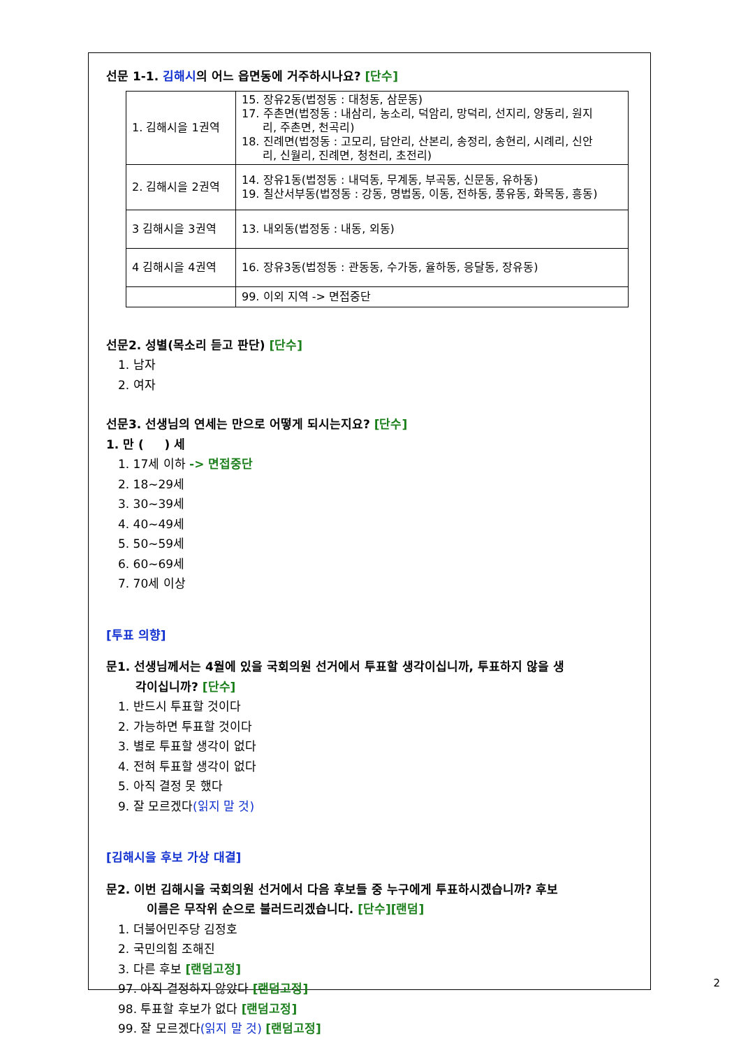선문 1-1. 김해시의 어느 읍면동에 거주하시나요? [단수]
| 1. 김해시을 1권역 | 15. 장유2동(법정동 : 대청동, 삼문동) 17. 주촌면(법정동 : 내삼리, 농소리, 덕암리, 망덕리, 선지리, 양동리, 원지 리, 주촌면, 천곡리) 18. 진례면(법정동 : 고모리, 담안리, 산본리, 송정리, 송현리, 시례리, 신안 리, 신월리, 진례면, 청천리, 초전리) |
| 2. 김해시을 2권역 | 14. 장유1동(법정동 : 내덕동, 무계동, 부곡동, 신문동, 유하동) 19. 칠산서부동(법정동 : 강동, 명법동, 이동, 전하동, 풍유동, 화목동, 흥동) |
| 3 김해시을 3권역 | 13. 내외동(법정동 : 내동, 외동) |
| 4 김해시을 4권역 | 16. 장유3동(법정동 : 관동동, 수가동, 율하동, 응달동, 장유동) |
| | 99. 이외 지역 -> 면접중단 |
선문2. 성별(목소리 듣고 판단) [단수]
1. 남자
2. 여자
선문3. 선생님의 연세는 만으로 어떻게 되시는지요? [단수]
1. 만 ( ) 세
1. 17세 이하 -> 면접중단
2. 18~29세
3. 30~39세
4. 40~49세
5. 50~59세
6. 60~69세
7. 70세 이상
[투표 의향]
문1. 선생님께서는 4월에 있을 국회의원 선거에서 투표할 생각이십니까, 투표하지 않을 생
각이십니까? [단수]
1. 반드시 투표할 것이다
2. 가능하면 투표할 것이다
3. 별로 투표할 생각이 없다
4. 전혀 투표할 생각이 없다
5. 아직 결정 못 했다
9. 잘 모르겠다(읽지 말 것)
[김해시을 후보 가상 대결]
문2. 이번 김해시을 국회의원 선거에서 다음 후보들 중 누구에게 투표하시겠습니까? 후보
이름은 무작위 순으로 불러드리겠습니다. [단수][랜덤]
1. 더불어민주당 김정호
2. 국민의힘 조해진
3. 다른 후보 [랜덤고정]
97. 아직 결정하지 않았다 [랜덤고정]
98. 투표할 후보가 없다 [랜덤고정]
99. 잘 모르겠다(읽지 말 것) [랜덤고정]
2